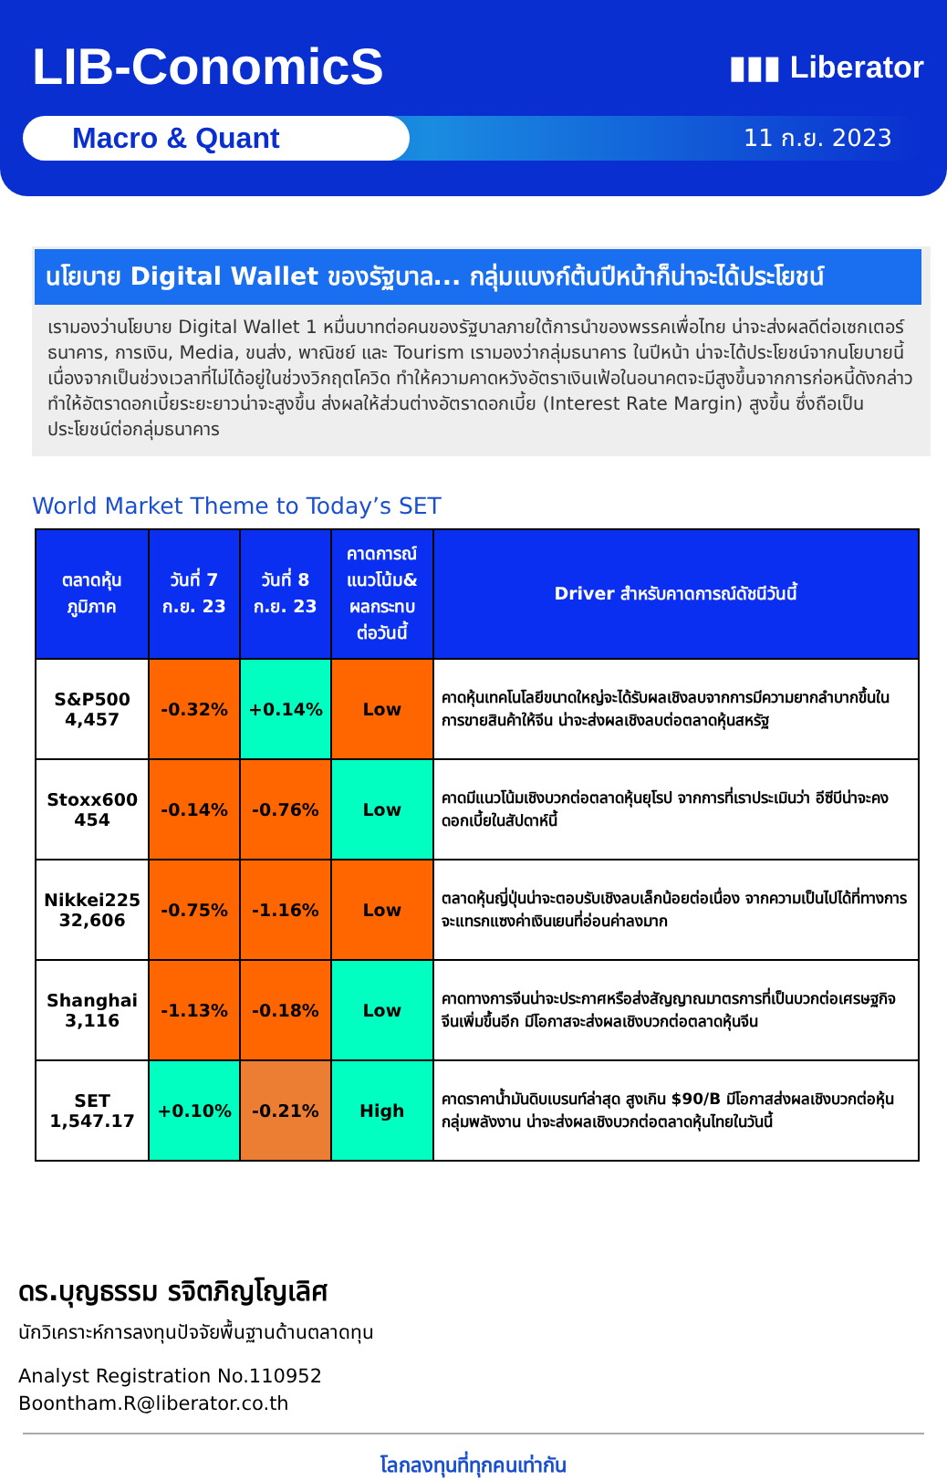LIB-ConomicS
▮▮▮ Liberator
Macro & Quant
11 ก.ย. 2023
นโยบาย Digital Wallet ของรัฐบาล... กลุ่มแบงก์ต้นปีหน้าก็น่าจะได้ประโยชน์
เรามองว่านโยบาย Digital Wallet 1 หมื่นบาทต่อคนของรัฐบาลภายใต้การนำของพรรคเพื่อไทย น่าจะส่งผลดีต่อเซกเตอร์ธนาคาร, การเงิน, Media, ขนส่ง, พาณิชย์ และ Tourism เรามองว่ากลุ่มธนาคาร ในปีหน้า น่าจะได้ประโยชน์จากนโยบายนี้ เนื่องจากเป็นช่วงเวลาที่ไม่ได้อยู่ในช่วงวิกฤตโควิด ทำให้ความคาดหวังอัตราเงินเฟ้อในอนาคตจะมีสูงขึ้นจากการก่อหนี้ดังกล่าวทำให้อัตราดอกเบี้ยระยะยาวน่าจะสูงขึ้น ส่งผลให้ส่วนต่างอัตราดอกเบี้ย (Interest Rate Margin) สูงขึ้น ซึ่งถือเป็นประโยชน์ต่อกลุ่มธนาคาร
World Market Theme to Today’s SET
| ตลาดหุ้น ภูมิภาค | วันที่ 7 ก.ย. 23 | วันที่ 8 ก.ย. 23 | คาดการณ์ แนวโน้ม& ผลกระทบต่อวันนี้ | Driver สำหรับคาดการณ์ดัชนีวันนี้ |
| --- | --- | --- | --- | --- |
| S&P500 4,457 | -0.32% | +0.14% | Low | คาดหุ้นเทคโนโลยีขนาดใหญ่จะได้รับผลเชิงลบจากการมีความยากลำบากขึ้นในการขายสินค้าให้จีน น่าจะส่งผลเชิงลบต่อตลาดหุ้นสหรัฐ |
| Stoxx600 454 | -0.14% | -0.76% | Low | คาดมีแนวโน้มเชิงบวกต่อตลาดหุ้นยุโรป จากการที่เราประเมินว่า อีซีบีน่าจะคงดอกเบี้ยในสัปดาห์นี้ |
| Nikkei225 32,606 | -0.75% | -1.16% | Low | ตลาดหุ้นญี่ปุ่นน่าจะตอบรับเชิงลบเล็กน้อยต่อเนื่อง จากความเป็นไปได้ที่ทางการจะแทรกแซงค่าเงินเยนที่อ่อนค่าลงมาก |
| Shanghai 3,116 | -1.13% | -0.18% | Low | คาดทางการจีนน่าจะประกาศหรือส่งสัญญาณมาตรการที่เป็นบวกต่อเศรษฐกิจจีนเพิ่มขึ้นอีก มีโอกาสจะส่งผลเชิงบวกต่อตลาดหุ้นจีน |
| SET 1,547.17 | +0.10% | -0.21% | High | คาดราคาน้ำมันดิบเบรนท์ล่าสุด สูงเกิน $90/B มีโอกาสส่งผลเชิงบวกต่อหุ้นกลุ่มพลังงาน น่าจะส่งผลเชิงบวกต่อตลาดหุ้นไทยในวันนี้ |
ดร.บุญธรรม รจิตภิญโญเลิศ
นักวิเคราะห์การลงทุนปัจจัยพื้นฐานด้านตลาดทุน
Analyst Registration No.110952
Boontham.R@liberator.co.th
โลกลงทุนที่ทุกคนเท่ากัน